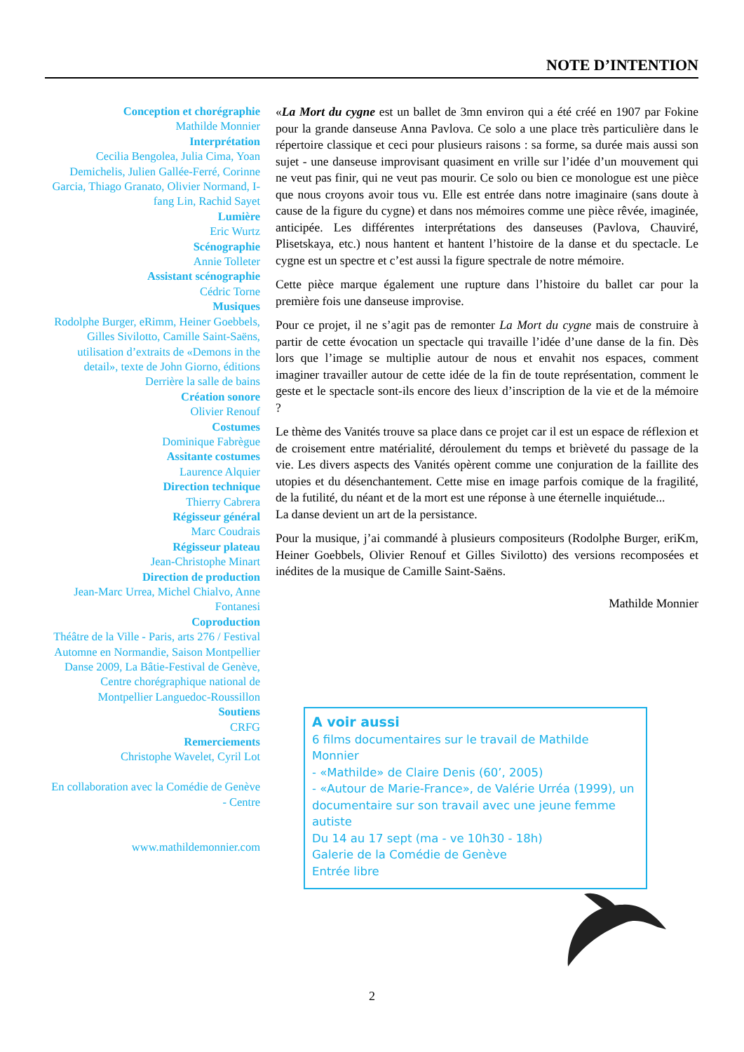NOTE D’INTENTION
Conception et chorégraphie
Mathilde Monnier
Interprétation
Cecilia Bengolea, Julia Cima, Yoan Demichelis, Julien Gallée-Ferré, Corinne Garcia, Thiago Granato, Olivier Normand, I-fang Lin, Rachid Sayet
Lumière
Eric Wurtz
Scénographie
Annie Tolleter
Assistant scénographie
Cédric Torne
Musiques
Rodolphe Burger, eRimm, Heiner Goebbels, Gilles Sivilotto, Camille Saint-Saëns, utilisation d’extraits de «Demons in the detail», texte de John Giorno, éditions Derrière la salle de bains
Création sonore
Olivier Renouf
Costumes
Dominique Fabrègue
Assitante costumes
Laurence Alquier
Direction technique
Thierry Cabrera
Régisseur général
Marc Coudrais
Régisseur plateau
Jean-Christophe Minart
Direction de production
Jean-Marc Urrea, Michel Chialvo, Anne Fontanesi
Coproduction
Théâtre de la Ville - Paris, arts 276 / Festival Automne en Normandie, Saison Montpellier Danse 2009, La Bâtie-Festival de Genève, Centre chorégraphique national de Montpellier Languedoc-Roussillon
Soutiens
CRFG
Remerciements
Christophe Wavelet, Cyril Lot
En collaboration avec la Comédie de Genève - Centre
www.mathildemonnier.com
«La Mort du cygne est un ballet de 3mn environ qui a été créé en 1907 par Fokine pour la grande danseuse Anna Pavlova. Ce solo a une place très particulière dans le répertoire classique et ceci pour plusieurs raisons : sa forme, sa durée mais aussi son sujet - une danseuse improvisant quasiment en vrille sur l’idée d’un mouvement qui ne veut pas finir, qui ne veut pas mourir. Ce solo ou bien ce monologue est une pièce que nous croyons avoir tous vu. Elle est entrée dans notre imaginaire (sans doute à cause de la figure du cygne) et dans nos mémoires comme une pièce rêvée, imaginée, anticipée. Les différentes interprétations des danseuses (Pavlova, Chauviré, Plisetskaya, etc.) nous hantent et hantent l’histoire de la danse et du spectacle. Le cygne est un spectre et c’est aussi la figure spectrale de notre mémoire.
Cette pièce marque également une rupture dans l’histoire du ballet car pour la première fois une danseuse improvise.
Pour ce projet, il ne s’agit pas de remonter La Mort du cygne mais de construire à partir de cette évocation un spectacle qui travaille l’idée d’une danse de la fin. Dès lors que l’image se multiplie autour de nous et envahit nos espaces, comment imaginer travailler autour de cette idée de la fin de toute représentation, comment le geste et le spectacle sont-ils encore des lieux d’inscription de la vie et de la mémoire ?
Le thème des Vanités trouve sa place dans ce projet car il est un espace de réflexion et de croisement entre matérialité, déroulement du temps et brièveté du passage de la vie. Les divers aspects des Vanités opèrent comme une conjuration de la faillite des utopies et du désenchantement. Cette mise en image parfois comique de la fragilité, de la futilité, du néant et de la mort est une réponse à une éternelle inquiétude...
La danse devient un art de la persistance.
Pour la musique, j’ai commandé à plusieurs compositeurs (Rodolphe Burger, eriKm, Heiner Goebbels, Olivier Renouf et Gilles Sivilotto) des versions recomposées et inédites de la musique de Camille Saint-Saëns.
Mathilde Monnier
A voir aussi
6 films documentaires sur le travail de Mathilde Monnier
- «Mathilde» de Claire Denis (60’, 2005)
- «Autour de Marie-France», de Valérie Urréa (1999), un documentaire sur son travail avec une jeune femme autiste
Du 14 au 17 sept (ma - ve 10h30 - 18h)
Galerie de la Comédie de Genève
Entrée libre
2